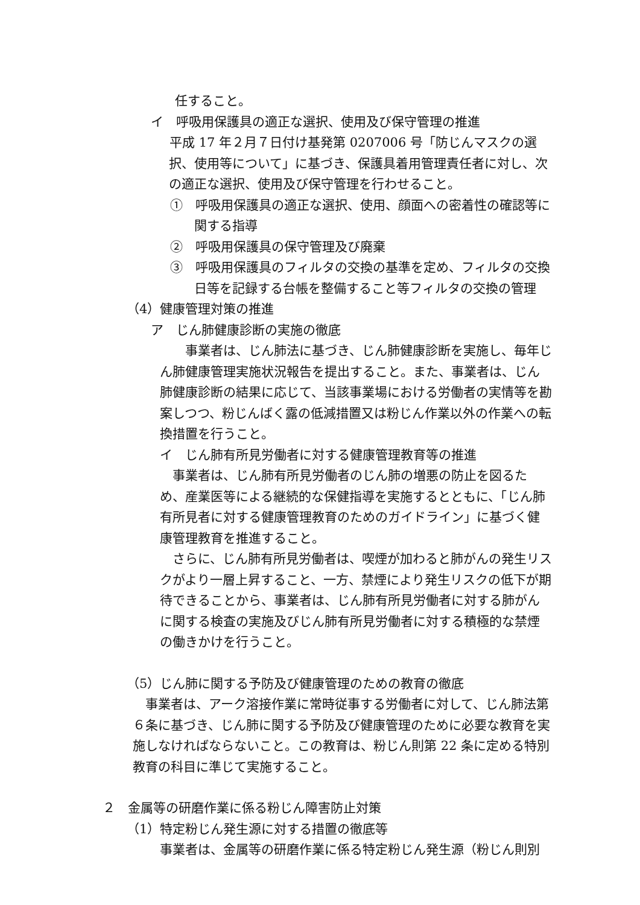任すること。
イ　呼吸用保護具の適正な選択、使用及び保守管理の推進
　平成 17 年２月７日付け基発第 0207006 号「防じんマスクの選択、使用等について」に基づき、保護具着用管理責任者に対し、次の適正な選択、使用及び保守管理を行わせること。
①　呼吸用保護具の適正な選択、使用、顔面への密着性の確認等に関する指導
②　呼吸用保護具の保守管理及び廃棄
③　呼吸用保護具のフィルタの交換の基準を定め、フィルタの交換日等を記録する台帳を整備すること等フィルタの交換の管理
（4）健康管理対策の推進
ア　じん肺健康診断の実施の徹底
　　事業者は、じん肺法に基づき、じん肺健康診断を実施し、毎年じん肺健康管理実施状況報告を提出すること。また、事業者は、じん肺健康診断の結果に応じて、当該事業場における労働者の実情等を勘案しつつ、粉じんばく露の低減措置又は粉じん作業以外の作業への転換措置を行うこと。
イ　じん肺有所見労働者に対する健康管理教育等の推進
　事業者は、じん肺有所見労働者のじん肺の増悪の防止を図るため、産業医等による継続的な保健指導を実施するとともに、「じん肺有所見者に対する健康管理教育のためのガイドライン」に基づく健康管理教育を推進すること。
　さらに、じん肺有所見労働者は、喫煙が加わると肺がんの発生リスクがより一層上昇すること、一方、禁煙により発生リスクの低下が期待できることから、事業者は、じん肺有所見労働者に対する肺がんに関する検査の実施及びじん肺有所見労働者に対する積極的な禁煙の働きかけを行うこと。
（5）じん肺に関する予防及び健康管理のための教育の徹底
　事業者は、アーク溶接作業に常時従事する労働者に対して、じん肺法第６条に基づき、じん肺に関する予防及び健康管理のために必要な教育を実施しなければならないこと。この教育は、粉じん則第 22 条に定める特別教育の科目に準じて実施すること。
２　金属等の研磨作業に係る粉じん障害防止対策
（1）特定粉じん発生源に対する措置の徹底等
事業者は、金属等の研磨作業に係る特定粉じん発生源（粉じん則別